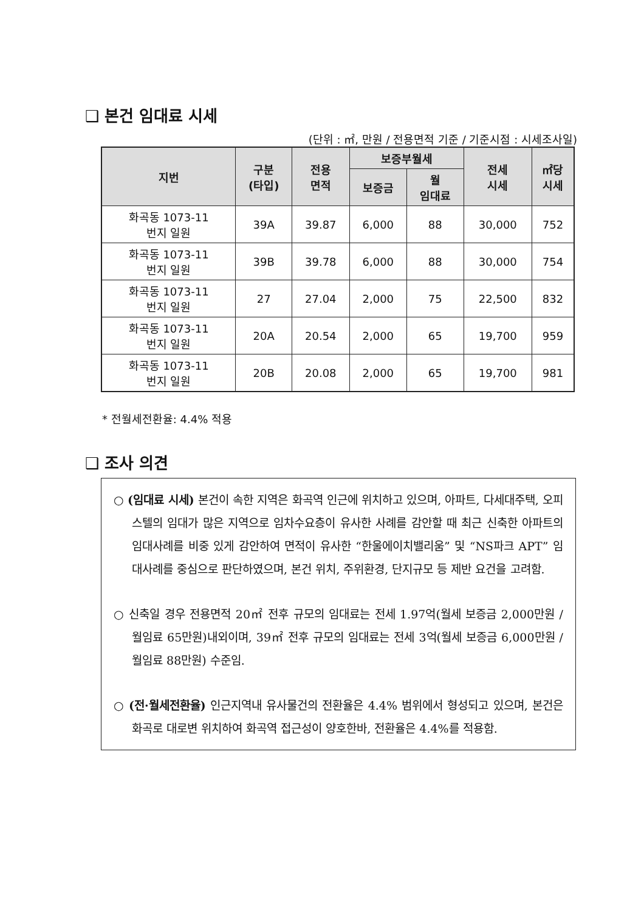❑ 본건 임대료 시세
(단위 : ㎡, 만원 / 전용면적 기준 / 기준시점 : 시세조사일)
| 지번 | 구분 (타입) | 전용 면적 | 보증부월세 | | 전세 시세 | ㎡당 시세 |
| --- | --- | --- | --- | --- | --- | --- |
| | | | 보증금 | 월 임대료 | | |
| 화곡동 1073-11 번지 일원 | 39A | 39.87 | 6,000 | 88 | 30,000 | 752 |
| 화곡동 1073-11 번지 일원 | 39B | 39.78 | 6,000 | 88 | 30,000 | 754 |
| 화곡동 1073-11 번지 일원 | 27 | 27.04 | 2,000 | 75 | 22,500 | 832 |
| 화곡동 1073-11 번지 일원 | 20A | 20.54 | 2,000 | 65 | 19,700 | 959 |
| 화곡동 1073-11 번지 일원 | 20B | 20.08 | 2,000 | 65 | 19,700 | 981 |
* 전월세전환율: 4.4% 적용
❑ 조사 의견
○ (임대료 시세) 본건이 속한 지역은 화곡역 인근에 위치하고 있으며, 아파트, 다세대주택, 오피스텔의 임대가 많은 지역으로 임차수요층이 유사한 사례를 감안할 때 최근 신축한 아파트의 임대사례를 비중 있게 감안하여 면적이 유사한 “한울에이치밸리움” 및 “NS파크 APT” 임대사례를 중심으로 판단하였으며, 본건 위치, 주위환경, 단지규모 등 제반 요건을 고려함.
○ 신축일 경우 전용면적 20㎡ 전후 규모의 임대료는 전세 1.97억(월세 보증금 2,000만원 / 월임료 65만원)내외이며, 39㎡ 전후 규모의 임대료는 전세 3억(월세 보증금 6,000만원 / 월임료 88만원) 수준임.
○ (전·월세전환율) 인근지역내 유사물건의 전환율은 4.4% 범위에서 형성되고 있으며, 본건은 화곡로 대로변 위치하여 화곡역 접근성이 양호한바, 전환율은 4.4%를 적용함.